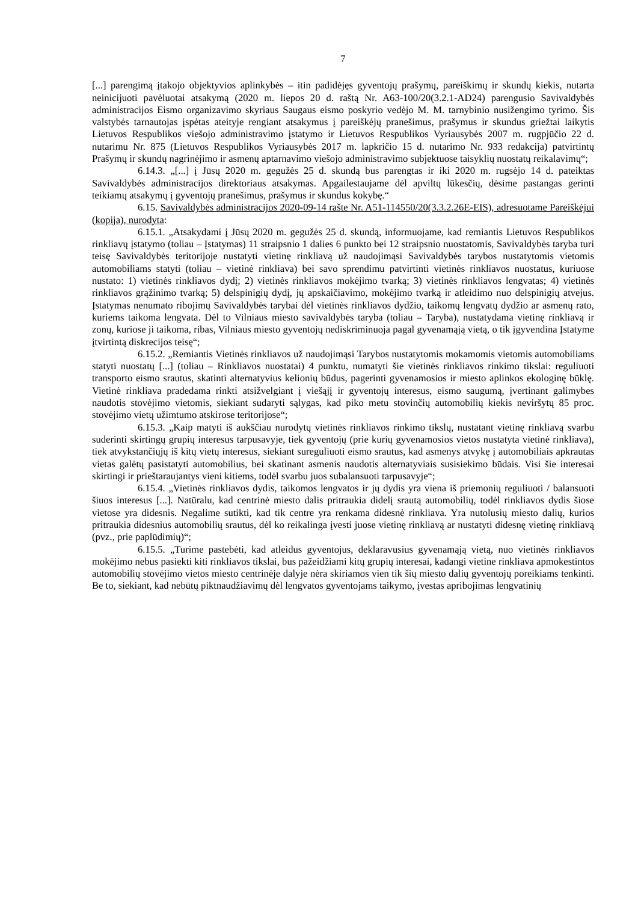7
[...] parengimą įtakojo objektyvios aplinkybės – itin padidėjęs gyventojų prašymų, pareiškimų ir skundų kiekis, nutarta neinicijuoti pavėluotai atsakymą (2020 m. liepos 20 d. raštą Nr. A63-100/20(3.2.1-AD24) parengusio Savivaldybės administracijos Eismo organizavimo skyriaus Saugaus eismo poskyrio vedėjo M. M. tarnybinio nusižengimo tyrimo. Šis valstybės tarnautojas įspėtas ateityje rengiant atsakymus į pareiškėjų pranešimus, prašymus ir skundus griežtai laikytis Lietuvos Respublikos viešojo administravimo įstatymo ir Lietuvos Respublikos Vyriausybės 2007 m. rugpjūčio 22 d. nutarimu Nr. 875 (Lietuvos Respublikos Vyriausybės 2017 m. lapkričio 15 d. nutarimo Nr. 933 redakcija) patvirtintų Prašymų ir skundų nagrinėjimo ir asmenų aptarnavimo viešojo administravimo subjektuose taisyklių nuostatų reikalavimų“;
6.14.3. „[...] į Jūsų 2020 m. gegužės 25 d. skundą bus parengtas ir iki 2020 m. rugsėjo 14 d. pateiktas Savivaldybės administracijos direktoriaus atsakymas. Apgailestaujame dėl apviltų lūkesčių, dėsime pastangas gerinti teikiamų atsakymų į gyventojų pranešimus, prašymus ir skundus kokybę.“
6.15. Savivaldybės administracijos 2020-09-14 rašte Nr. A51-114550/20(3.3.2.26E-EIS), adresuotame Pareiškėjui (kopija), nurodyta:
6.15.1. „Atsakydami į Jūsų 2020 m. gegužės 25 d. skundą, informuojame, kad remiantis Lietuvos Respublikos rinkliavų įstatymo (toliau – Įstatymas) 11 straipsnio 1 dalies 6 punkto bei 12 straipsnio nuostatomis, Savivaldybės taryba turi teisę Savivaldybės teritorijoje nustatyti vietinę rinkliavą už naudojimąsi Savivaldybės tarybos nustatytomis vietomis automobiliams statyti (toliau – vietinė rinkliava) bei savo sprendimu patvirtinti vietinės rinkliavos nuostatus, kuriuose nustato: 1) vietinės rinkliavos dydį; 2) vietinės rinkliavos mokėjimo tvarką; 3) vietinės rinkliavos lengvatas; 4) vietinės rinkliavos grąžinimo tvarką; 5) delspinigių dydį, jų apskaičiavimo, mokėjimo tvarką ir atleidimo nuo delspinigių atvejus. Įstatymas nenumato ribojimų Savivaldybės tarybai dėl vietinės rinkliavos dydžio, taikomų lengvatų dydžio ar asmenų rato, kuriems taikoma lengvata. Dėl to Vilniaus miesto savivaldybės taryba (toliau – Taryba), nustatydama vietinę rinkliavą ir zonų, kuriose ji taikoma, ribas, Vilniaus miesto gyventojų nediskriminuoja pagal gyvenamąją vietą, o tik įgyvendina Įstatyme įtvirtintą diskrecijos teisę“;
6.15.2. „Remiantis Vietinės rinkliavos už naudojimąsi Tarybos nustatytomis mokamomis vietomis automobiliams statyti nuostatų [...] (toliau – Rinkliavos nuostatai) 4 punktu, numatyti šie vietinės rinkliavos rinkimo tikslai: reguliuoti transporto eismo srautus, skatinti alternatyvius kelionių būdus, pagerinti gyvenamosios ir miesto aplinkos ekologinę būklę. Vietinė rinkliava pradedama rinkti atsižvelgiant į viešąjį ir gyventojų interesus, eismo saugumą, įvertinant galimybes naudotis stovėjimo vietomis, siekiant sudaryti sąlygas, kad piko metu stovinčių automobilių kiekis neviršytų 85 proc. stovėjimo vietų užimtumo atskirose teritorijose“;
6.15.3. „Kaip matyti iš aukščiau nurodytų vietinės rinkliavos rinkimo tikslų, nustatant vietinę rinkliavą svarbu suderinti skirtingų grupių interesus tarpusavyje, tiek gyventojų (prie kurių gyvenamosios vietos nustatyta vietinė rinkliava), tiek atvykstančiųjų iš kitų vietų interesus, siekiant sureguliuoti eismo srautus, kad asmenys atvykę į automobiliais apkrautas vietas galėtų pasistatyti automobilius, bei skatinant asmenis naudotis alternatyviais susisiekimo būdais. Visi šie interesai skirtingi ir prieštaraujantys vieni kitiems, todėl svarbu juos subalansuoti tarpusavyje“;
6.15.4. „Vietinės rinkliavos dydis, taikomos lengvatos ir jų dydis yra viena iš priemonių reguliuoti / balansuoti šiuos interesus [...]. Natūralu, kad centrinė miesto dalis pritraukia didelį srautą automobilių, todėl rinkliavos dydis šiose vietose yra didesnis. Negalime sutikti, kad tik centre yra renkama didesnė rinkliava. Yra nutolusių miesto dalių, kurios pritraukia didesnius automobilių srautus, dėl ko reikalinga įvesti juose vietinę rinkliavą ar nustatyti didesnę vietinę rinkliavą (pvz., prie paplūdimių)“;
6.15.5. „Turime pastebėti, kad atleidus gyventojus, deklaravusius gyvenamąją vietą, nuo vietinės rinkliavos mokėjimo nebus pasiekti kiti rinkliavos tikslai, bus pažeidžiami kitų grupių interesai, kadangi vietine rinkliava apmokestintos automobilių stovėjimo vietos miesto centrinėje dalyje nėra skiriamos vien tik šių miesto dalių gyventojų poreikiams tenkinti. Be to, siekiant, kad nebūtų piktnaudžiavimų dėl lengvatos gyventojams taikymo, įvestas apribojimas lengvatinių